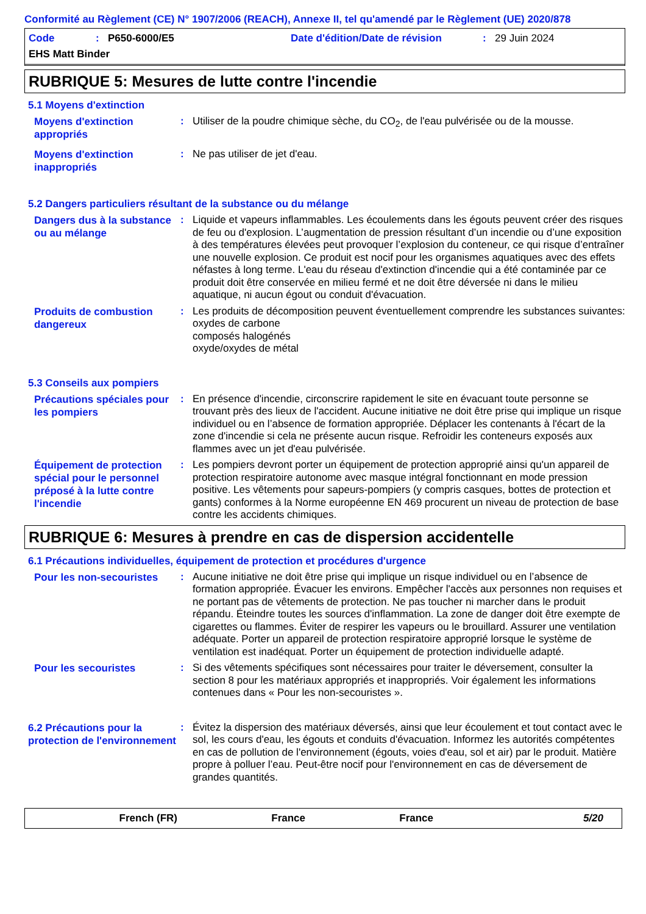Conformité au Règlement (CE) N° 1907/2006 (REACH), Annexe II, tel qu'amendé par le Règlement (UE) 2020/878
Code: P650-6000/E5 Date d'édition/Date de révision: 29 Juin 2024
EHS Matt Binder
RUBRIQUE 5: Mesures de lutte contre l'incendie
5.1 Moyens d'extinction
Moyens d'extinction appropriés
:
Utiliser de la poudre chimique sèche, du CO<sub>2</sub>, de l'eau pulvérisée ou de la mousse.
Moyens d'extinction inappropriés
:
Ne pas utiliser de jet d'eau.
5.2 Dangers particuliers résultant de la substance ou du mélange
Dangers dus à la substance ou au mélange
:
Liquide et vapeurs inflammables. Les écoulements dans les égouts peuvent créer des risques de feu ou d'explosion. L’augmentation de pression résultant d’un incendie ou d’une exposition à des températures élevées peut provoquer l’explosion du conteneur, ce qui risque d’entraîner une nouvelle explosion. Ce produit est nocif pour les organismes aquatiques avec des effets néfastes à long terme. L'eau du réseau d'extinction d'incendie qui a été contaminée par ce produit doit être conservée en milieu fermé et ne doit être déversée ni dans le milieu aquatique, ni aucun égout ou conduit d'évacuation.
Produits de combustion dangereux
:
Les produits de décomposition peuvent éventuellement comprendre les substances suivantes:
oxydes de carbone
composés halogénés
oxyde/oxydes de métal
5.3 Conseils aux pompiers
Précautions spéciales pour les pompiers
:
En présence d'incendie, circonscrire rapidement le site en évacuant toute personne se trouvant près des lieux de l'accident. Aucune initiative ne doit être prise qui implique un risque individuel ou en l’absence de formation appropriée. Déplacer les contenants à l'écart de la zone d'incendie si cela ne présente aucun risque. Refroidir les conteneurs exposés aux flammes avec un jet d'eau pulvérisée.
Équipement de protection spécial pour le personnel préposé à la lutte contre l'incendie
:
Les pompiers devront porter un équipement de protection approprié ainsi qu'un appareil de protection respiratoire autonome avec masque intégral fonctionnant en mode pression positive. Les vêtements pour sapeurs-pompiers (y compris casques, bottes de protection et gants) conformes à la Norme européenne EN 469 procurent un niveau de protection de base contre les accidents chimiques.
RUBRIQUE 6: Mesures à prendre en cas de dispersion accidentelle
6.1 Précautions individuelles, équipement de protection et procédures d'urgence
Pour les non-secouristes
:
Aucune initiative ne doit être prise qui implique un risque individuel ou en l’absence de formation appropriée. Évacuer les environs. Empêcher l'accès aux personnes non requises et ne portant pas de vêtements de protection. Ne pas toucher ni marcher dans le produit répandu. Éteindre toutes les sources d'inflammation. La zone de danger doit être exempte de cigarettes ou flammes. Éviter de respirer les vapeurs ou le brouillard. Assurer une ventilation adéquate. Porter un appareil de protection respiratoire approprié lorsque le système de ventilation est inadéquat. Porter un équipement de protection individuelle adapté.
Pour les secouristes
:
Si des vêtements spécifiques sont nécessaires pour traiter le déversement, consulter la section 8 pour les matériaux appropriés et inappropriés. Voir également les informations contenues dans « Pour les non-secouristes ».
6.2 Précautions pour la protection de l'environnement
:
Évitez la dispersion des matériaux déversés, ainsi que leur écoulement et tout contact avec le sol, les cours d'eau, les égouts et conduits d'évacuation. Informez les autorités compétentes en cas de pollution de l'environnement (égouts, voies d'eau, sol et air) par le produit. Matière propre à polluer l’eau. Peut-être nocif pour l'environnement en cas de déversement de grandes quantités.
French (FR) France France 5/20